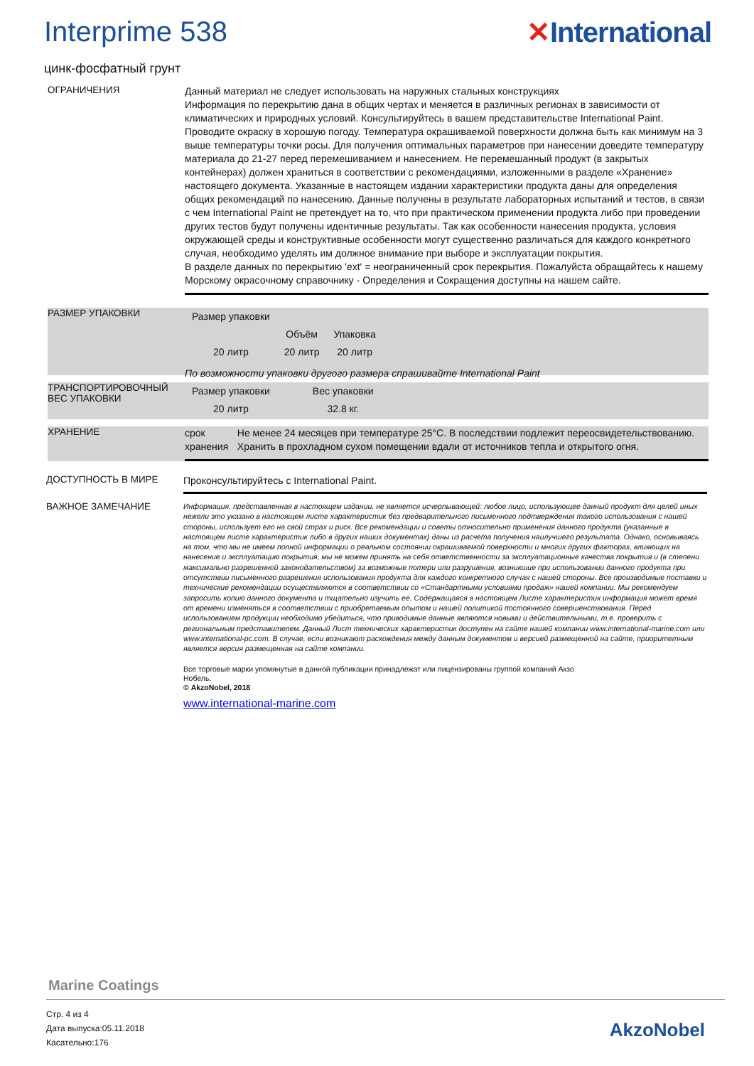Interprime 538 ✕International
цинк-фосфатный грунт
ОГРАНИЧЕНИЯ
Данный материал не следует использовать на наружных стальных конструкциях
Информация по перекрытию дана в общих чертах и меняется в различных регионах в зависимости от климатических и природных условий. Консультируйтесь в вашем представительстве International Paint. Проводите окраску в хорошую погоду. Температура окрашиваемой поверхности должна быть как минимум на 3 выше температуры точки росы. Для получения оптимальных параметров при нанесении доведите температуру материала до 21-27 перед перемешиванием и нанесением. Не перемешанный продукт (в закрытых контейнерах) должен храниться в соответствии с рекомендациями, изложенными в разделе «Хранение» настоящего документа. Указанные в настоящем издании характеристики продукта даны для определения общих рекомендаций по нанесению. Данные получены в результате лабораторных испытаний и тестов, в связи с чем International Paint не претендует на то, что при практическом применении продукта либо при проведении других тестов будут получены идентичные результаты. Так как особенности нанесения продукта, условия окружающей среды и конструктивные особенности могут существенно различаться для каждого конкретного случая, необходимо уделять им должное внимание при выборе и эксплуатации покрытия.
В разделе данных по перекрытию 'ext' = неограниченный срок перекрытия. Пожалуйста обращайтесь к нашему Морскому окрасочному справочнику - Определения и Сокращения доступны на нашем сайте.
РАЗМЕР УПАКОВКИ
| Размер упаковки | | |
| --- | --- | --- |
| | Объём | Упаковка |
| 20 литр | 20 литр | 20 литр |
По возможности упаковки другого размера спрашивайте International Paint
ТРАНСПОРТИРОВОЧНЫЙ ВЕС УПАКОВКИ
| Размер упаковки | Вес упаковки |
| --- | --- |
| 20 литр | 32.8 кг. |
ХРАНЕНИЕ
срок хранения Не менее 24 месяцев при температуре 25°C. В последствии подлежит переосвидетельствованию. Хранить в прохладном сухом помещении вдали от источников тепла и открытого огня.
ДОСТУПНОСТЬ В МИРЕ
Проконсультируйтесь с International Paint.
ВАЖНОЕ ЗАМЕЧАНИЕ
Информация, представленная в настоящем издании, не является исчерпывающей: любое лицо, использующее данный продукт для целей иных нежели это указано в настоящем листе характеристик без предварительного письменного подтверждения такого использования с нашей стороны, использует его на свой страх и риск. Все рекомендации и советы относительно применения данного продукта (указанные в настоящем листе характеристик либо в других наших документах) даны из расчета получения наилучшего результата. Однако, основываясь на том, что мы не имеем полной информации о реальном состоянии окрашиваемой поверхности и многих других факторах, влияющих на нанесение и эксплуатацию покрытия, мы не можем принять на себя ответственности за эксплуатационные качества покрытия и (в степени максимально разрешенной законодательством) за возможные потери или разрушения, возникшие при использовании данного продукта при отсутствии письменного разрешения использования продукта для каждого конкретного случая с нашей стороны. Все производимые поставки и технические рекомендации осуществляются в соответствии со «Стандартными условиями продаж» нашей компании. Мы рекомендуем запросить копию данного документа и тщательно изучить ее. Содержащаяся в настоящем Листе характеристик информация может время от времени изменяться в соответствии с приобретаемым опытом и нашей политикой постоянного совершенствования. Перед использованием продукции необходимо убедиться, что приводимые данные являются новыми и действительными, т.е. проверить с региональным представителем. Данный Лист технических характеристик доступен на сайте нашей компании www.international-marine.com или www.international-pc.com. В случае, если возникают расхождения между данным документом и версией размещенной на сайте, приоритетным является версия размещенная на сайте компании.
Все торговые марки упомянутые в данной публикации принадлежат или лицензированы группой компаний Акзо Нобель.
© AkzoNobel, 2018
www.international-marine.com
Marine Coatings
Стр. 4 из 4
Дата выпуска:05.11.2018
Касательно:176
AkzoNobel